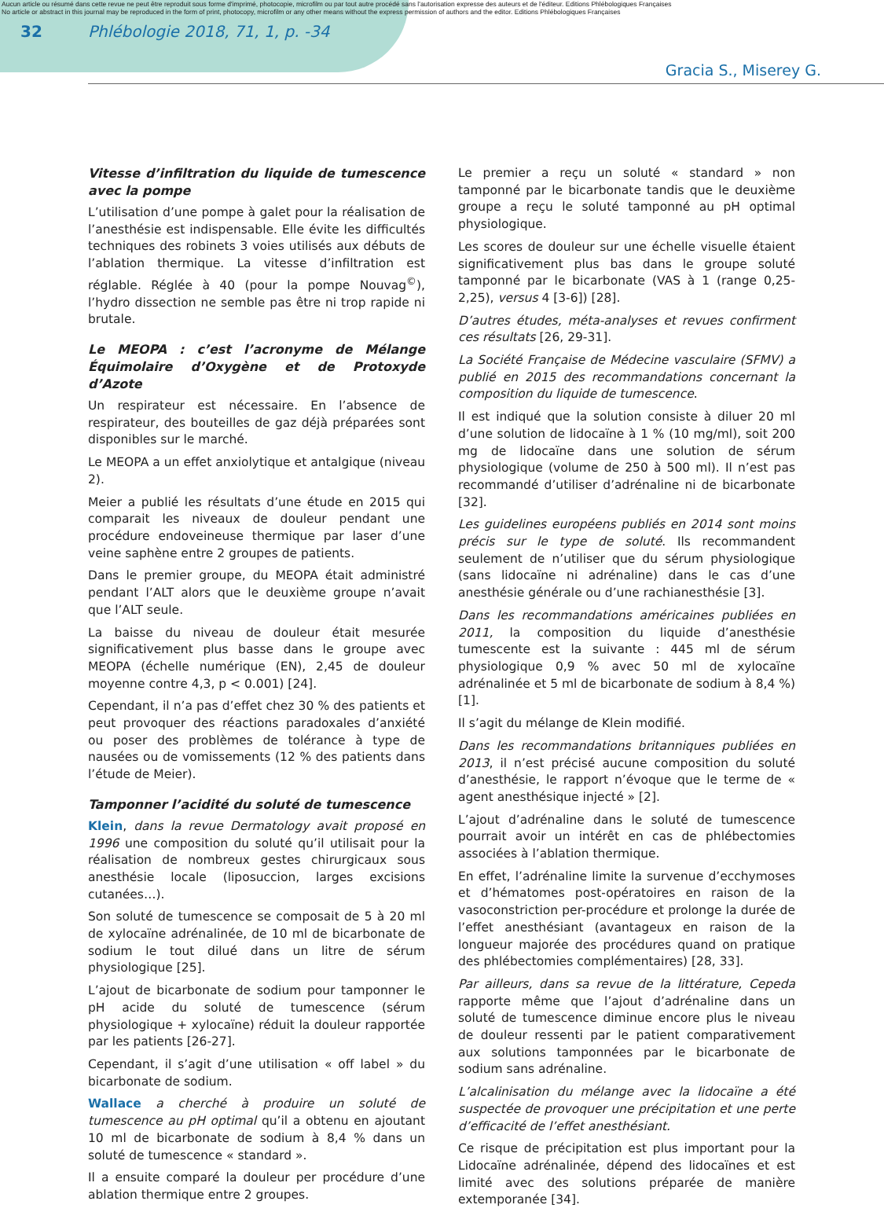Aucun article ou résumé dans cette revue ne peut être reproduit sous forme d'imprimé, photocopie, microfilm ou par tout autre procédé sans l'autorisation expresse des auteurs et de l'éditeur. Editions Phlébologiques Françaises
No article or abstract in this journal may be reproduced in the form of print, photocopy, microfilm or any other means without the express permission of authors and the editor. Editions Phlébologiques Françaises
32 Phlébologie 2018, 71, 1, p. -34
Gracia S., Miserey G.
Vitesse d’infiltration du liquide de tumescence avec la pompe
L’utilisation d’une pompe à galet pour la réalisation de l’anesthésie est indispensable. Elle évite les difficultés techniques des robinets 3 voies utilisés aux débuts de l’ablation thermique. La vitesse d’infiltration est réglable. Réglée à 40 (pour la pompe Nouvag<sup>©</sup>), l’hydro dissection ne semble pas être ni trop rapide ni brutale.
Le MEOPA : c’est l’acronyme de Mélange Équimolaire d’Oxygène et de Protoxyde d’Azote
Un respirateur est nécessaire. En l’absence de respirateur, des bouteilles de gaz déjà préparées sont disponibles sur le marché.
Le MEOPA a un effet anxiolytique et antalgique (niveau 2).
Meier a publié les résultats d’une étude en 2015 qui comparait les niveaux de douleur pendant une procédure endoveineuse thermique par laser d’une veine saphène entre 2 groupes de patients.
Dans le premier groupe, du MEOPA était administré pendant l’ALT alors que le deuxième groupe n’avait que l’ALT seule.
La baisse du niveau de douleur était mesurée significativement plus basse dans le groupe avec MEOPA (échelle numérique (EN), 2,45 de douleur moyenne contre 4,3, p < 0.001) [24].
Cependant, il n’a pas d’effet chez 30 % des patients et peut provoquer des réactions paradoxales d’anxiété ou poser des problèmes de tolérance à type de nausées ou de vomissements (12 % des patients dans l’étude de Meier).
Tamponner l’acidité du soluté de tumescence
Klein, dans la revue Dermatology avait proposé en 1996 une composition du soluté qu’il utilisait pour la réalisation de nombreux gestes chirurgicaux sous anesthésie locale (liposuccion, larges excisions cutanées…).
Son soluté de tumescence se composait de 5 à 20 ml de xylocaïne adrénalinée, de 10 ml de bicarbonate de sodium le tout dilué dans un litre de sérum physiologique [25].
L’ajout de bicarbonate de sodium pour tamponner le pH acide du soluté de tumescence (sérum physiologique + xylocaïne) réduit la douleur rapportée par les patients [26-27].
Cependant, il s’agit d’une utilisation « off label » du bicarbonate de sodium.
Wallace a cherché à produire un soluté de tumescence au pH optimal qu’il a obtenu en ajoutant 10 ml de bicarbonate de sodium à 8,4 % dans un soluté de tumescence « standard ».
Il a ensuite comparé la douleur per procédure d’une ablation thermique entre 2 groupes.
Le premier a reçu un soluté « standard » non tamponné par le bicarbonate tandis que le deuxième groupe a reçu le soluté tamponné au pH optimal physiologique.
Les scores de douleur sur une échelle visuelle étaient significativement plus bas dans le groupe soluté tamponné par le bicarbonate (VAS à 1 (range 0,25-2,25), versus 4 [3-6]) [28].
D’autres études, méta-analyses et revues confirment ces résultats [26, 29-31].
La Société Française de Médecine vasculaire (SFMV) a publié en 2015 des recommandations concernant la composition du liquide de tumescence.
Il est indiqué que la solution consiste à diluer 20 ml d’une solution de lidocaïne à 1 % (10 mg/ml), soit 200 mg de lidocaïne dans une solution de sérum physiologique (volume de 250 à 500 ml). Il n’est pas recommandé d’utiliser d’adrénaline ni de bicarbonate [32].
Les guidelines européens publiés en 2014 sont moins précis sur le type de soluté. Ils recommandent seulement de n’utiliser que du sérum physiologique (sans lidocaïne ni adrénaline) dans le cas d’une anesthésie générale ou d’une rachianesthésie [3].
Dans les recommandations américaines publiées en 2011, la composition du liquide d’anesthésie tumescente est la suivante : 445 ml de sérum physiologique 0,9 % avec 50 ml de xylocaïne adrénalinée et 5 ml de bicarbonate de sodium à 8,4 %) [1].
Il s’agit du mélange de Klein modifié.
Dans les recommandations britanniques publiées en 2013, il n’est précisé aucune composition du soluté d’anesthésie, le rapport n’évoque que le terme de « agent anesthésique injecté » [2].
L’ajout d’adrénaline dans le soluté de tumescence pourrait avoir un intérêt en cas de phlébectomies associées à l’ablation thermique.
En effet, l’adrénaline limite la survenue d’ecchymoses et d’hématomes post-opératoires en raison de la vasoconstriction per-procédure et prolonge la durée de l’effet anesthésiant (avantageux en raison de la longueur majorée des procédures quand on pratique des phlébectomies complémentaires) [28, 33].
Par ailleurs, dans sa revue de la littérature, Cepeda rapporte même que l’ajout d’adrénaline dans un soluté de tumescence diminue encore plus le niveau de douleur ressenti par le patient comparativement aux solutions tamponnées par le bicarbonate de sodium sans adrénaline.
L’alcalinisation du mélange avec la lidocaïne a été suspectée de provoquer une précipitation et une perte d’efficacité de l’effet anesthésiant.
Ce risque de précipitation est plus important pour la Lidocaïne adrénalinée, dépend des lidocaïnes et est limité avec des solutions préparée de manière extemporanée [34].